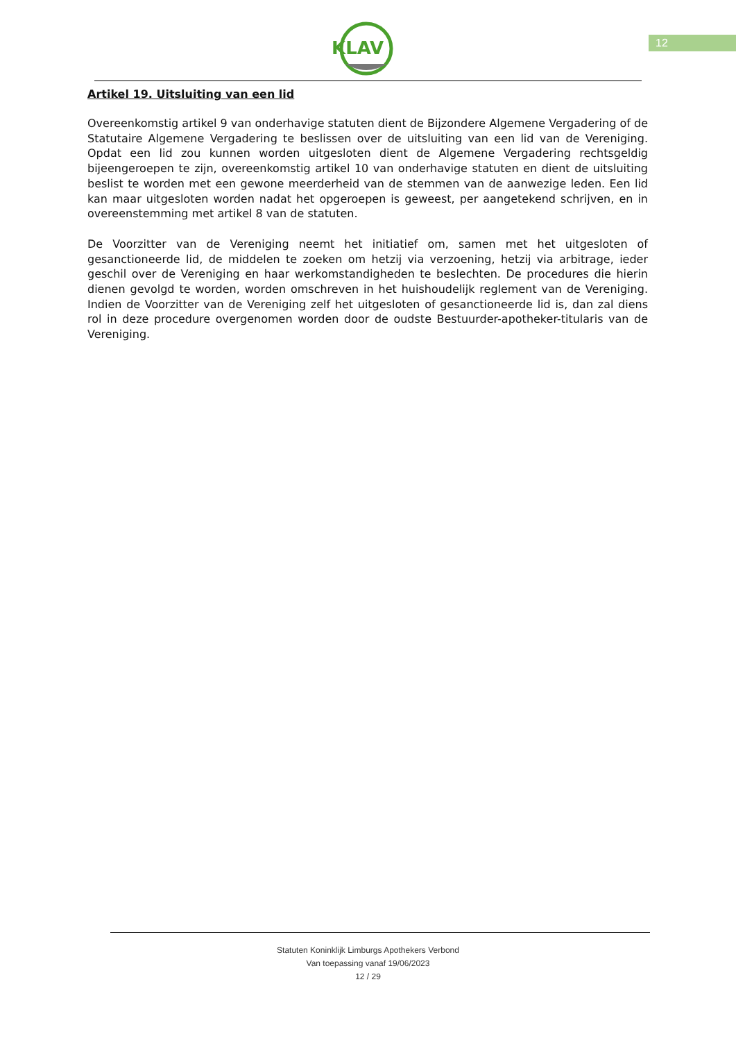KLAV
12
Artikel 19. Uitsluiting van een lid
Overeenkomstig artikel 9 van onderhavige statuten dient de Bijzondere Algemene Vergadering of de Statutaire Algemene Vergadering te beslissen over de uitsluiting van een lid van de Vereniging. Opdat een lid zou kunnen worden uitgesloten dient de Algemene Vergadering rechtsgeldig bijeengeroepen te zijn, overeenkomstig artikel 10 van onderhavige statuten en dient de uitsluiting beslist te worden met een gewone meerderheid van de stemmen van de aanwezige leden. Een lid kan maar uitgesloten worden nadat het opgeroepen is geweest, per aangetekend schrijven, en in overeenstemming met artikel 8 van de statuten.
De Voorzitter van de Vereniging neemt het initiatief om, samen met het uitgesloten of gesanctioneerde lid, de middelen te zoeken om hetzij via verzoening, hetzij via arbitrage, ieder geschil over de Vereniging en haar werkomstandigheden te beslechten. De procedures die hierin dienen gevolgd te worden, worden omschreven in het huishoudelijk reglement van de Vereniging. Indien de Voorzitter van de Vereniging zelf het uitgesloten of gesanctioneerde lid is, dan zal diens rol in deze procedure overgenomen worden door de oudste Bestuurder-apotheker-titularis van de Vereniging.
Statuten Koninklijk Limburgs Apothekers Verbond
Van toepassing vanaf 19/06/2023
12 / 29